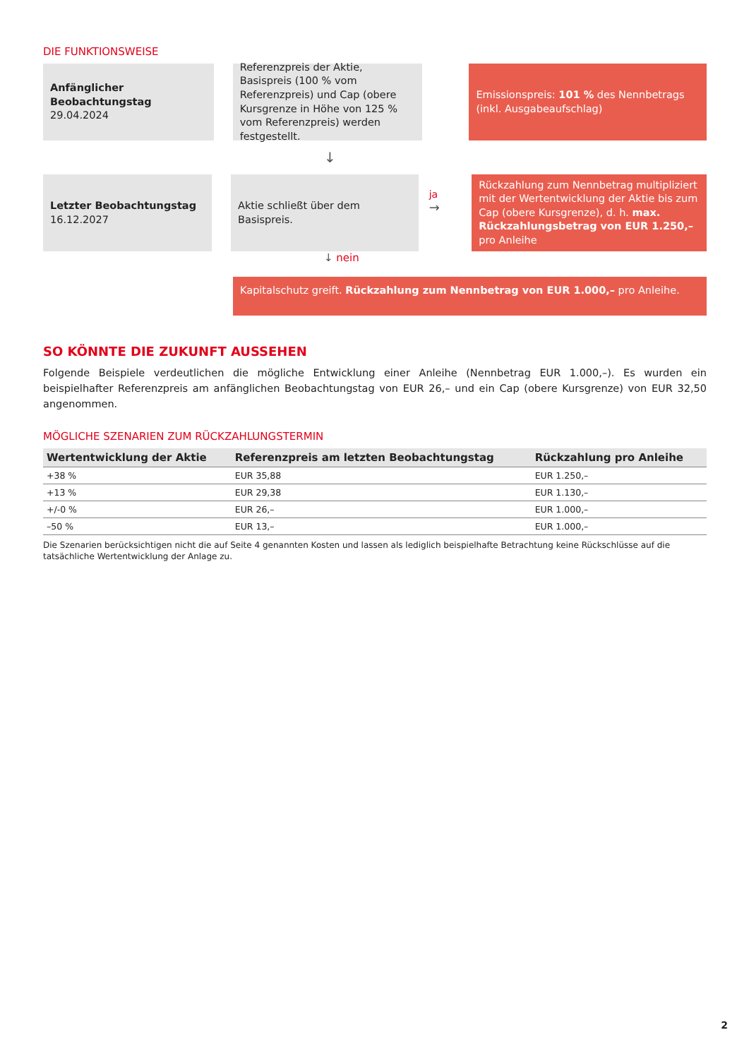DIE FUNKTIONSWEISE
Anfänglicher Beobachtungstag
29.04.2024
Referenzpreis der Aktie, Basispreis (100 % vom Referenzpreis) und Cap (obere Kursgrenze in Höhe von 125 % vom Referenzpreis) werden festgestellt.
Emissionspreis: 101 % des Nennbetrags (inkl. Ausgabeaufschlag)
↓
Letzter Beobachtungstag
16.12.2027
Aktie schließt über dem Basispreis.
ja
→
Rückzahlung zum Nennbetrag multipliziert mit der Wertentwicklung der Aktie bis zum Cap (obere Kursgrenze), d. h. max. Rückzahlungsbetrag von EUR 1.250,– pro Anleihe
↓ nein
Kapitalschutz greift. Rückzahlung zum Nennbetrag von EUR 1.000,– pro Anleihe.
SO KÖNNTE DIE ZUKUNFT AUSSEHEN
Folgende Beispiele verdeutlichen die mögliche Entwicklung einer Anleihe (Nennbetrag EUR 1.000,–). Es wurden ein beispielhafter Referenzpreis am anfänglichen Beobachtungstag von EUR 26,– und ein Cap (obere Kursgrenze) von EUR 32,50 angenommen.
MÖGLICHE SZENARIEN ZUM RÜCKZAHLUNGSTERMIN
| Wertentwicklung der Aktie | Referenzpreis am letzten Beobachtungstag | Rückzahlung pro Anleihe |
| --- | --- | --- |
| +38 % | EUR 35,88 | EUR 1.250,– |
| +13 % | EUR 29,38 | EUR 1.130,– |
| +/-0 % | EUR 26,– | EUR 1.000,– |
| –50 % | EUR 13,– | EUR 1.000,– |
Die Szenarien berücksichtigen nicht die auf Seite 4 genannten Kosten und lassen als lediglich beispielhafte Betrachtung keine Rückschlüsse auf die tatsächliche Wertentwicklung der Anlage zu.
2